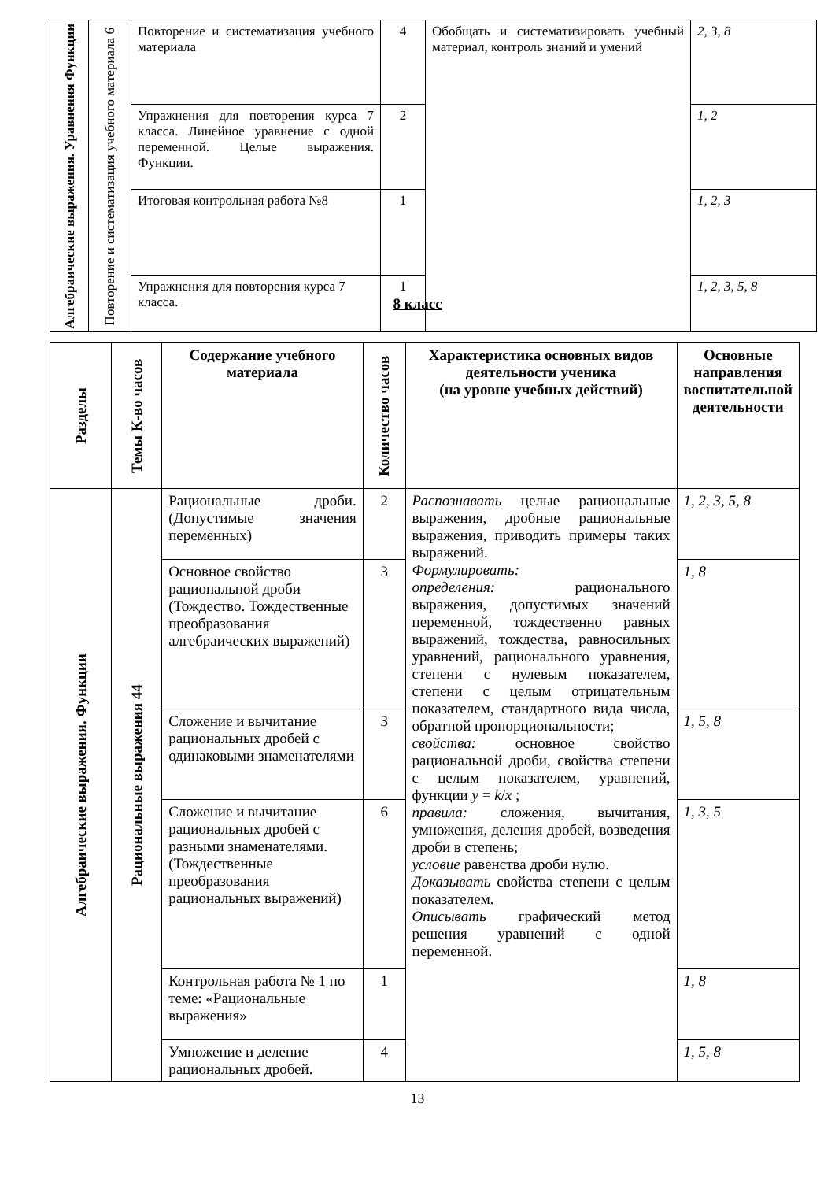| Алгебраические выражения. Уравнения Функции | Повторение и систематизация учебного материала 6 | Повторение и систематизация учебного материала | 4 | Обобщать и систематизировать учебный материал, контроль знаний и умений | 2, 3, 8 |
| | | Упражнения для повторения курса 7 класса. Линейное уравнение с одной переменной. Целые выражения. Функции. | 2 | | 1, 2 |
| | | Итоговая контрольная работа №8 | 1 | | 1, 2, 3 |
| | | Упражнения для повторения курса 7 класса. | 1 | | 1, 2, 3, 5, 8 |
8 класс
| Разделы | Темы К-во часов | Содержание учебного материала | Количество часов | Характеристика основных видов деятельности ученика (на уровне учебных действий) | Основные направления воспитательной деятельности |
| --- | --- | --- | --- | --- | --- |
| Алгебраические выражения. Функции | Рациональные выражения 44 | Рациональные дроби. (Допустимые значения переменных) | 2 | Распознавать целые рациональные выражения, дробные рациональные выражения, приводить примеры таких выражений. Формулировать: определения: рационального выражения, допустимых значений переменной, тождественно равных выражений, тождества, равносильных уравнений, рационального уравнения, степени с нулевым показателем, степени с целым отрицательным показателем, стандартного вида числа, обратной пропорциональности; свойства: основное свойство рациональной дроби, свойства степени с целым показателем, уравнений, функции y = k / x ; правила: сложения, вычитания, умножения, деления дробей, возведения дроби в степень; условие равенства дроби нулю. Доказывать свойства степени с целым показателем. Описывать графический метод решения уравнений с одной переменной. | 1, 2, 3, 5, 8 |
| | | Основное свойство рациональной дроби (Тождество. Тождественные преобразования алгебраических выражений) | 3 | | 1, 8 |
| | | Сложение и вычитание рациональных дробей с одинаковыми знаменателями | 3 | | 1, 5, 8 |
| | | Сложение и вычитание рациональных дробей с разными знаменателями. (Тождественные преобразования рациональных выражений) | 6 | | 1, 3, 5 |
| | | Контрольная работа № 1 по теме: «Рациональные выражения» | 1 | | 1, 8 |
| | | Умножение и деление рациональных дробей. | 4 | | 1, 5, 8 |
13